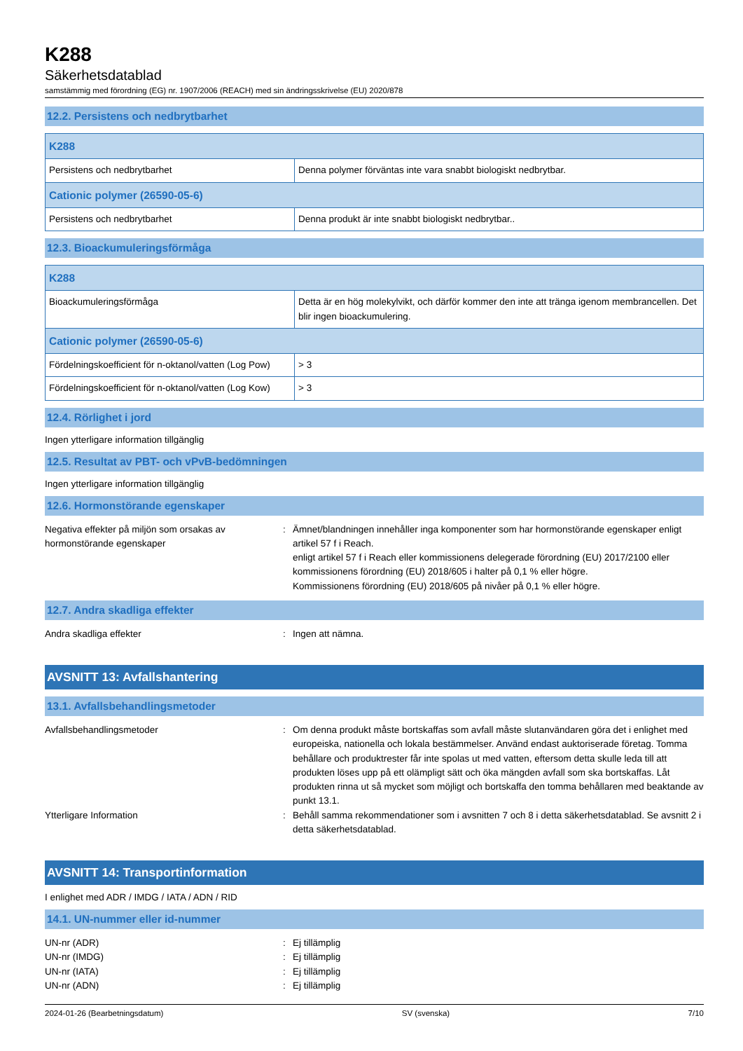K288
Säkerhetsdatablad
samstämmig med förordning (EG) nr. 1907/2006 (REACH) med sin ändringsskrivelse (EU) 2020/878
12.2. Persistens och nedbrytbarhet
| K288 | |
| Persistens och nedbrytbarhet | Denna polymer förväntas inte vara snabbt biologiskt nedbrytbar. |
| Cationic polymer (26590-05-6) | |
| Persistens och nedbrytbarhet | Denna produkt är inte snabbt biologiskt nedbrytbar.. |
12.3. Bioackumuleringsförmåga
| K288 | |
| Bioackumuleringsförmåga | Detta är en hög molekylvikt, och därför kommer den inte att tränga igenom membrancellen. Det blir ingen bioackumulering. |
| Cationic polymer (26590-05-6) | |
| Fördelningskoefficient för n-oktanol/vatten (Log Pow) | > 3 |
| Fördelningskoefficient för n-oktanol/vatten (Log Kow) | > 3 |
12.4. Rörlighet i jord
Ingen ytterligare information tillgänglig
12.5. Resultat av PBT- och vPvB-bedömningen
Ingen ytterligare information tillgänglig
12.6. Hormonstörande egenskaper
Negativa effekter på miljön som orsakas av hormonstörande egenskaper
: Ämnet/blandningen innehåller inga komponenter som har hormonstörande egenskaper enligt artikel 57 f i Reach.
enligt artikel 57 f i Reach eller kommissionens delegerade förordning (EU) 2017/2100 eller kommissionens förordning (EU) 2018/605 i halter på 0,1 % eller högre.
Kommissionens förordning (EU) 2018/605 på nivåer på 0,1 % eller högre.
12.7. Andra skadliga effekter
Andra skadliga effekter : Ingen att nämna.
AVSNITT 13: Avfallshantering
13.1. Avfallsbehandlingsmetoder
Avfallsbehandlingsmetoder : Om denna produkt måste bortskaffas som avfall måste slutanvändaren göra det i enlighet med europeiska, nationella och lokala bestämmelser. Använd endast auktoriserade företag. Tomma behållare och produktrester får inte spolas ut med vatten, eftersom detta skulle leda till att produkten löses upp på ett olämpligt sätt och öka mängden avfall som ska bortskaffas. Låt produkten rinna ut så mycket som möjligt och bortskaffa den tomma behållaren med beaktande av punkt 13.1.
Ytterligare Information : Behåll samma rekommendationer som i avsnitten 7 och 8 i detta säkerhetsdatablad. Se avsnitt 2 i detta säkerhetsdatablad.
AVSNITT 14: Transportinformation
I enlighet med ADR / IMDG / IATA / ADN / RID
14.1. UN-nummer eller id-nummer
UN-nr (ADR) : Ej tillämplig
UN-nr (IMDG) : Ej tillämplig
UN-nr (IATA) : Ej tillämplig
UN-nr (ADN) : Ej tillämplig
2024-01-26 (Bearbetningsdatum) SV (svenska) 7/10